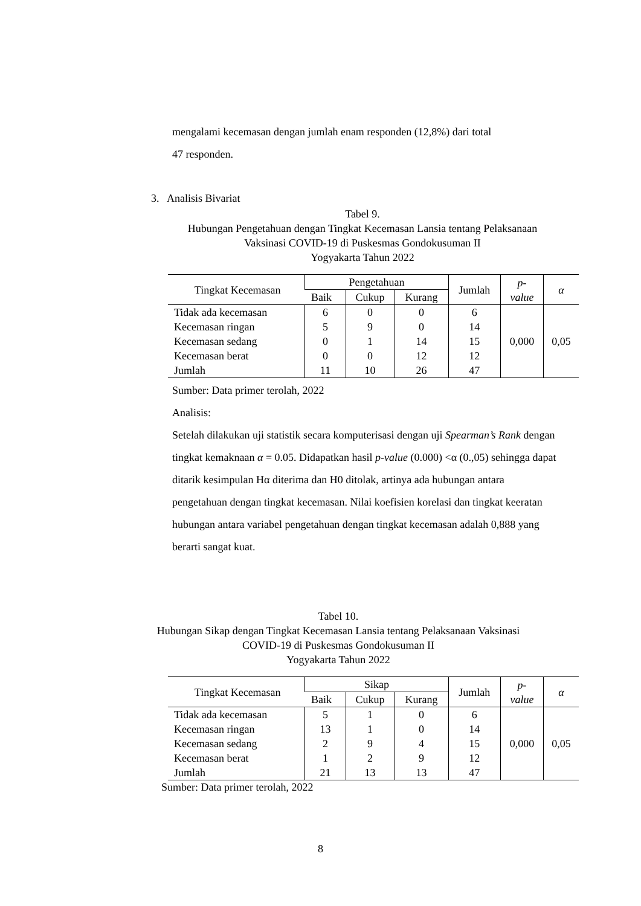mengalami kecemasan dengan jumlah enam responden (12,8%) dari total
47 responden.
3. Analisis Bivariat
Tabel 9.
Hubungan Pengetahuan dengan Tingkat Kecemasan Lansia tentang Pelaksanaan Vaksinasi COVID-19 di Puskesmas Gondokusuman II
Yogyakarta Tahun 2022
| Tingkat Kecemasan | Pengetahuan | | | Jumlah | p- value | α |
| --- | --- | --- | --- | --- | --- | --- |
| | Baik | Cukup | Kurang | | | |
| Tidak ada kecemasan | 6 | 0 | 0 | 6 | 0,000 | 0,05 |
| Kecemasan ringan | 5 | 9 | 0 | 14 | | |
| Kecemasan sedang | 0 | 1 | 14 | 15 | | |
| Kecemasan berat | 0 | 0 | 12 | 12 | | |
| Jumlah | 11 | 10 | 26 | 47 | | |
Sumber: Data primer terolah, 2022
Analisis:
Setelah dilakukan uji statistik secara komputerisasi dengan uji Spearman’s Rank dengan tingkat kemaknaan α = 0.05. Didapatkan hasil p-value (0.000) <α (0.,05) sehingga dapat ditarik kesimpulan Hα diterima dan H0 ditolak, artinya ada hubungan antara pengetahuan dengan tingkat kecemasan. Nilai koefisien korelasi dan tingkat keeratan hubungan antara variabel pengetahuan dengan tingkat kecemasan adalah 0,888 yang berarti sangat kuat.
Tabel 10.
Hubungan Sikap dengan Tingkat Kecemasan Lansia tentang Pelaksanaan Vaksinasi COVID-19 di Puskesmas Gondokusuman II
Yogyakarta Tahun 2022
| Tingkat Kecemasan | Sikap | | | Jumlah | p- value | α |
| --- | --- | --- | --- | --- | --- | --- |
| | Baik | Cukup | Kurang | | | |
| Tidak ada kecemasan | 5 | 1 | 0 | 6 | 0,000 | 0,05 |
| Kecemasan ringan | 13 | 1 | 0 | 14 | | |
| Kecemasan sedang | 2 | 9 | 4 | 15 | | |
| Kecemasan berat | 1 | 2 | 9 | 12 | | |
| Jumlah | 21 | 13 | 13 | 47 | | |
Sumber: Data primer terolah, 2022
8